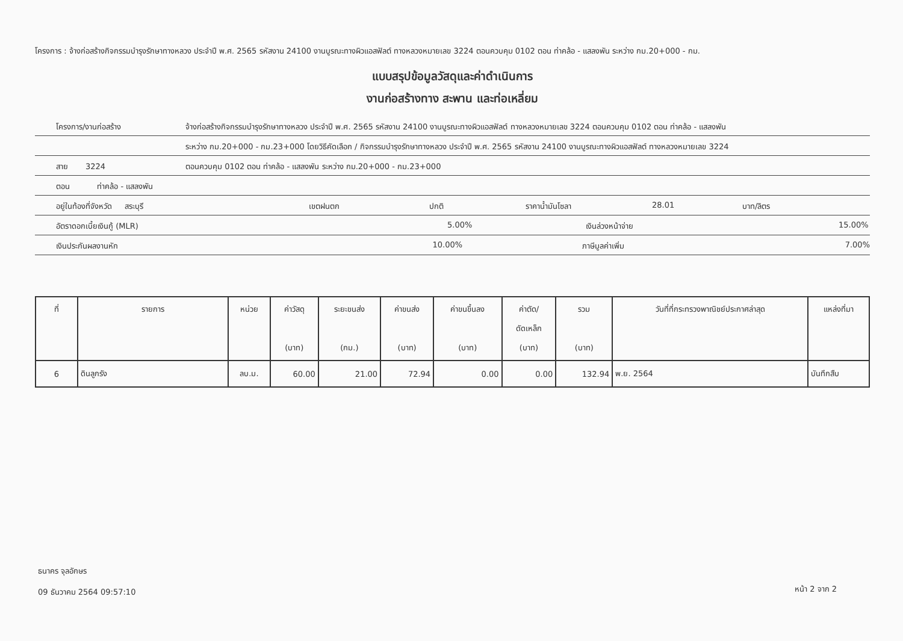โครงการ : จ้างก่อสร้างกิจกรรมบำรุงรักษาทางหลวง ประจำปี พ.ศ. 2565 รหัสงาน 24100 งานบูรณะทางผิวแอสฟัลต์ ทางหลวงหมายเลข 3224 ตอนควบคุม 0102 ตอน ท่าคล้อ - แสลงพัน ระหว่าง กม.20+000 - กม.
แบบสรุปข้อมูลวัสดุและค่าดำเนินการ
งานก่อสร้างทาง สะพาน และท่อเหลี่ยม
โครงการ/งานก่อสร้าง จ้างก่อสร้างกิจกรรมบำรุงรักษาทางหลวง ประจำปี พ.ศ. 2565 รหัสงาน 24100 งานบูรณะทางผิวแอสฟัลต์ ทางหลวงหมายเลข 3224 ตอนควบคุม 0102 ตอน ท่าคล้อ - แสลงพัน
ระหว่าง กม.20+000 - กม.23+000 โดยวิธีคัดเลือก / กิจกรรมบำรุงรักษาทางหลวง ประจำปี พ.ศ. 2565 รหัสงาน 24100 งานบูรณะทางผิวแอสฟัลต์ ทางหลวงหมายเลข 3224
สาย 3224 ตอนควบคุม 0102 ตอน ท่าคล้อ - แสลงพัน ระหว่าง กม.20+000 - กม.23+000
ตอน ท่าคล้อ - แสลงพัน
อยู่ในท้องที่จังหวัด สระบุรี เขตฝนตก ปกติ ราคาน้ำมันโซลา 28.01 บาท/ลิตร
อัตราดอกเบี้ยเงินกู้ (MLR) 5.00% เงินล่วงหน้าจ่าย 15.00%
เงินประกันผลงานหัก 10.00% ภาษีมูลค่าเพิ่ม 7.00%
| ที่ | รายการ | หน่วย | ค่าวัสดุ (บาท) | ระยะขนส่ง (กม.) | ค่าขนส่ง (บาท) | ค่าขนขึ้นลง (บาท) | ค่าตัด/ ดัดเหล็ก (บาท) | รวม (บาท) | วันที่ที่กระทรวงพาณิชย์ประกาศล่าสุด | แหล่งที่มา |
| --- | --- | --- | --- | --- | --- | --- | --- | --- | --- | --- |
| 6 | ดินลูกรัง | ลบ.ม. | 60.00 | 21.00 | 72.94 | 0.00 | 0.00 | 132.94 | พ.ย. 2564 | บันทึกสืบ |
ธนาคร จุลอักษร
09 ธันวาคม 2564 09:57:10
หน้า 2 จาก 2